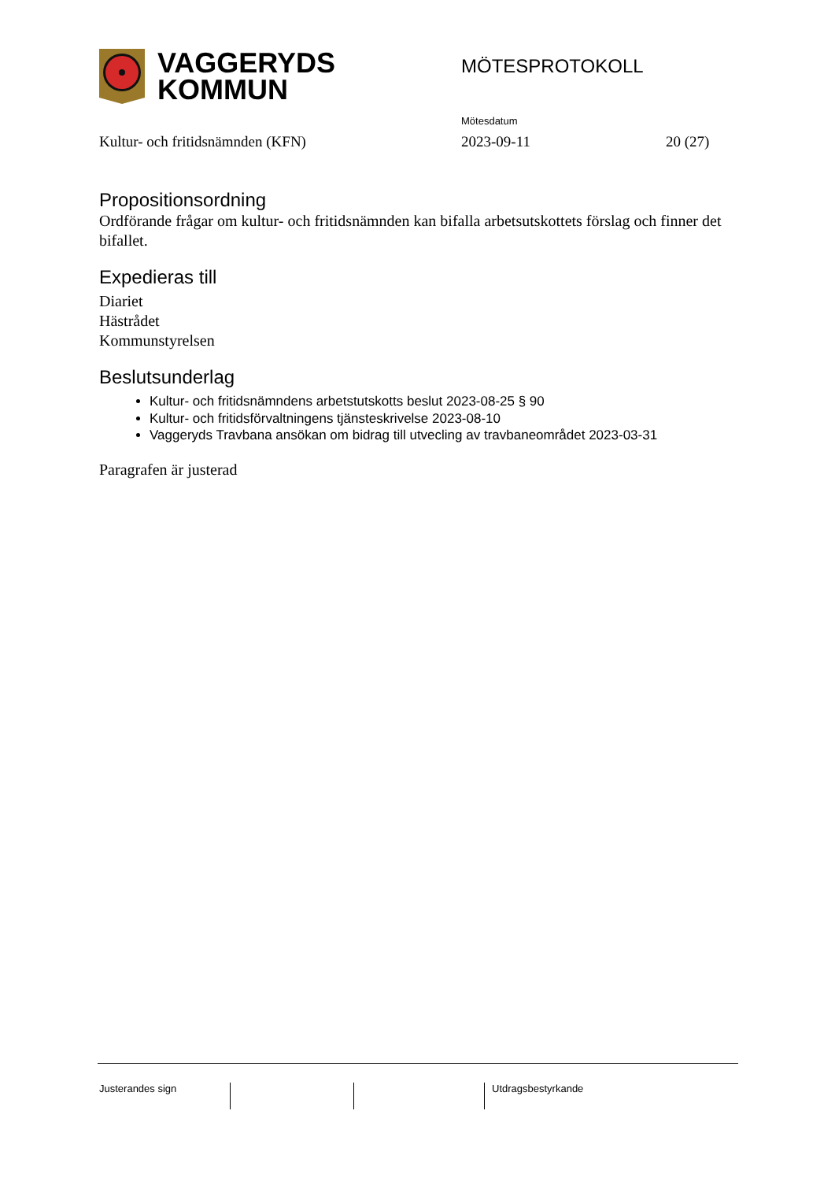VAGGERYDS
KOMMUN
MÖTESPROTOKOLL
Mötesdatum
Kultur- och fritidsnämnden (KFN) 2023-09-11 20 (27)
Propositionsordning
Ordförande frågar om kultur- och fritidsnämnden kan bifalla arbetsutskottets förslag och finner det bifallet.
Expedieras till
Diariet
Hästrådet
Kommunstyrelsen
Beslutsunderlag
Kultur- och fritidsnämndens arbetstutskotts beslut 2023-08-25 § 90
Kultur- och fritidsförvaltningens tjänsteskrivelse 2023-08-10
Vaggeryds Travbana ansökan om bidrag till utvecling av travbaneområdet 2023-03-31
Paragrafen är justerad
Justerandes sign Utdragsbestyrkande